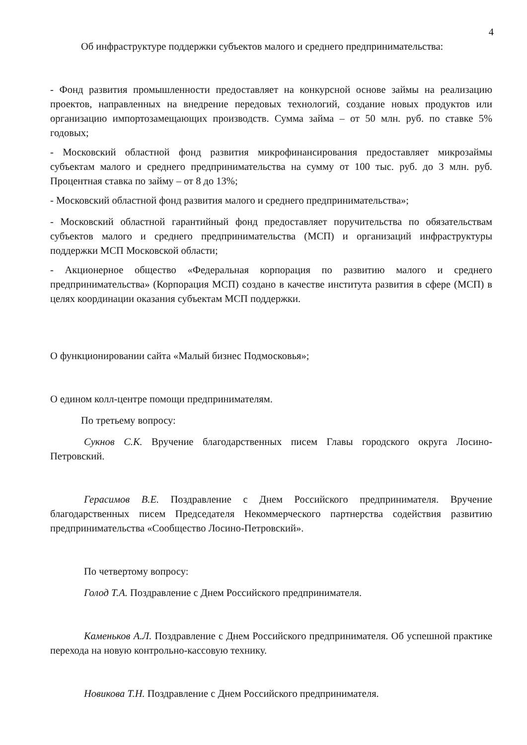4
Об инфраструктуре поддержки субъектов малого и среднего предпринимательства:
- Фонд развития промышленности предоставляет на конкурсной основе займы на реализацию проектов, направленных на внедрение передовых технологий, создание новых продуктов или организацию импортозамещающих производств. Сумма займа – от 50 млн. руб. по ставке 5% годовых;
- Московский областной фонд развития микрофинансирования предоставляет микрозаймы субъектам малого и среднего предпринимательства на сумму от 100 тыс. руб. до 3 млн. руб. Процентная ставка по займу – от 8 до 13%;
- Московский областной фонд развития малого и среднего предпринимательства»;
- Московский областной гарантийный фонд предоставляет поручительства по обязательствам субъектов малого и среднего предпринимательства (МСП) и организаций инфраструктуры поддержки МСП Московской области;
- Акционерное общество «Федеральная корпорация по развитию малого и среднего предпринимательства» (Корпорация МСП) создано в качестве института развития в сфере (МСП) в целях координации оказания субъектам МСП поддержки.
О функционировании сайта «Малый бизнес Подмосковья»;
О едином колл-центре помощи предпринимателям.
По третьему вопросу:
Сукнов С.К. Вручение благодарственных писем Главы городского округа Лосино-Петровский.
Герасимов В.Е. Поздравление с Днем Российского предпринимателя. Вручение благодарственных писем Председателя Некоммерческого партнерства содействия развитию предпринимательства «Сообщество Лосино-Петровский».
По четвертому вопросу:
Голод Т.А. Поздравление с Днем Российского предпринимателя.
Каменьков А.Л. Поздравление с Днем Российского предпринимателя. Об успешной практике перехода на новую контрольно-кассовую технику.
Новикова Т.Н. Поздравление с Днем Российского предпринимателя.